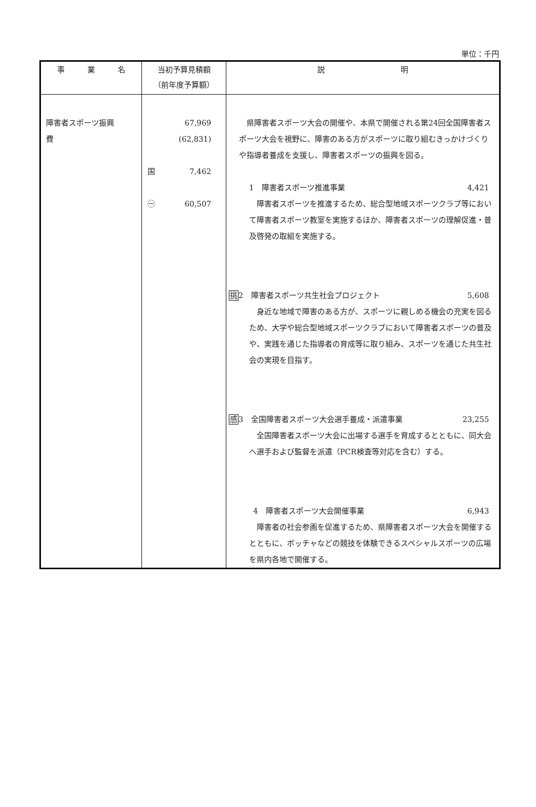単位：千円
| 事 業 名 | 当初予算見積額 （前年度予算額） | 説 明 |
| --- | --- | --- |
| 障害者スポーツ振興 費 | 67,969 (62,831) 国 7,462 ㊀ 60,507 | 県障害者スポーツ大会の開催や、本県で開催される第24回全国障害者スポーツ大会を視野に、障害のある方がスポーツに取り組むきっかけづくりや指導者養成を支援し、障害者スポーツの振興を図る。 1 障害者スポーツ推進事業 4,421 障害者スポーツを推進するため、総合型地域スポーツクラブ等において障害者スポーツ教室を実施するほか、障害者スポーツの理解促進・普及啓発の取組を実施する。 挑 2 障害者スポーツ共生社会プロジェクト 5,608 身近な地域で障害のある方が、スポーツに親しめる機会の充実を図るため、大学や総合型地域スポーツクラブにおいて障害者スポーツの普及や、実践を通じた指導者の育成等に取り組み、スポーツを通じた共生社会の実現を目指す。 感 3 全国障害者スポーツ大会選手養成・派遣事業 23,255 全国障害者スポーツ大会に出場する選手を育成するとともに、同大会へ選手および監督を派遣（PCR検査等対応を含む）する。 4 障害者スポーツ大会開催事業 6,943 障害者の社会参画を促進するため、県障害者スポーツ大会を開催するとともに、ボッチャなどの競技を体験できるスペシャルスポーツの広場を県内各地で開催する。 |